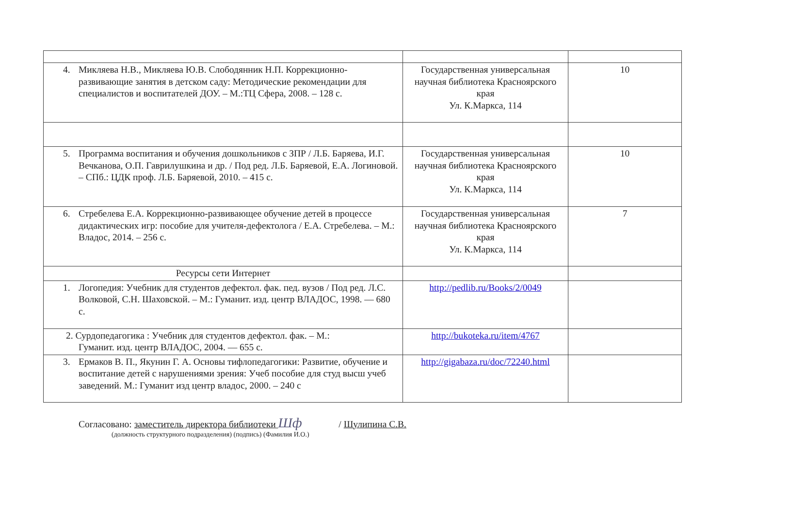| 4. Микляева Н.В., Микляева Ю.В. Слободянник Н.П. Коррекционно-развивающие занятия в детском саду: Методические рекомендации для специалистов и воспитателей ДОУ. – М.:ТЦ Сфера, 2008. – 128 с. | Государственная универсальная научная библиотека Красноярского края Ул. К.Маркса, 114 | 10 |
| 5. Программа воспитания и обучения дошкольников с ЗПР / Л.Б. Баряева, И.Г. Вечканова, О.П. Гаврилушкина и др. / Под ред. Л.Б. Баряевой, Е.А. Логиновой. – СПб.: ЦДК проф. Л.Б. Баряевой, 2010. – 415 с. | Государственная универсальная научная библиотека Красноярского края Ул. К.Маркса, 114 | 10 |
| 6. Стребелева Е.А. Коррекционно-развивающее обучение детей в процессе дидактических игр: пособие для учителя-дефектолога / Е.А. Стребелева. – М.: Владос, 2014. – 256 с. | Государственная универсальная научная библиотека Красноярского края Ул. К.Маркса, 114 | 7 |
| Ресурсы сети Интернет | | |
| 1. Логопедия: Учебник для студентов дефектол. фак. пед. вузов / Под ред. Л.С. Волковой, С.Н. Шаховской. – М.: Гуманит. изд. центр ВЛАДОС, 1998. — 680 с. | http://pedlib.ru/Books/2/0049 | |
| 2. Сурдопедагогика : Учебник для студентов дефектол. фак. – М.: Гуманит. изд. центр ВЛАДОС, 2004. — 655 с. | http://bukoteka.ru/item/4767 | |
| 3. Ермаков В. П., Якунин Г. А. Основы тифлопедагогики: Развитие, обучение и воспитание детей с нарушениями зрения: Учеб пособие для студ высш учеб заведений. М.: Гуманит изд центр владос, 2000. – 240 с | http://gigabaza.ru/doc/72240.html | |
Согласовано: заместитель директора библиотеки Шф / Шулипина С.В.
(должность структурного подразделения) (подпись) (Фамилия И.О.)